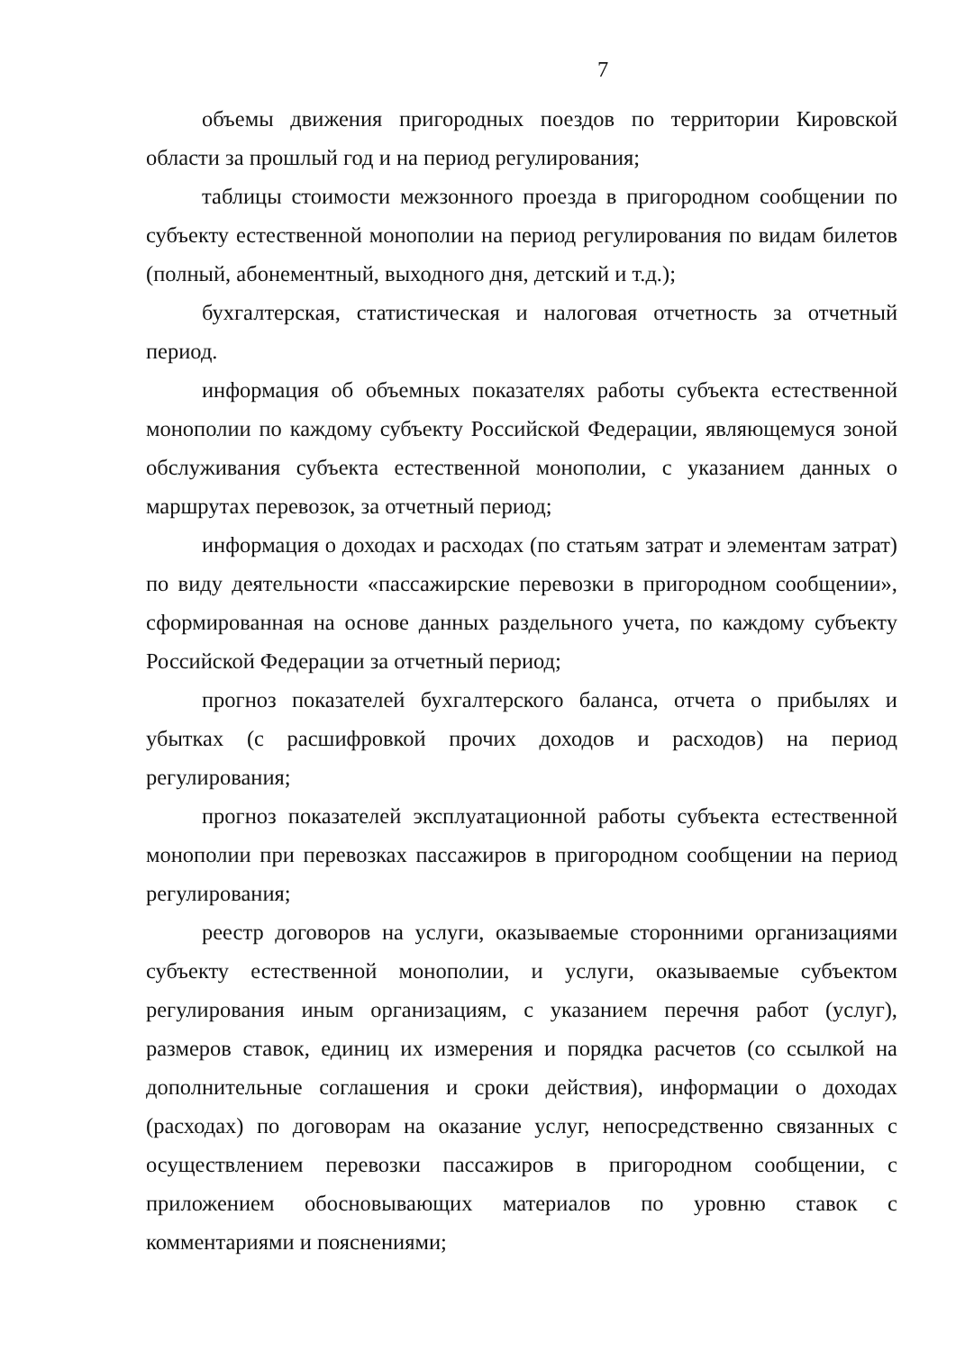7
объемы движения пригородных поездов по территории Кировской области за прошлый год и на период регулирования;
таблицы стоимости межзонного проезда в пригородном сообщении по субъекту естественной монополии на период регулирования по видам билетов (полный, абонементный, выходного дня, детский и т.д.);
бухгалтерская, статистическая и налоговая отчетность за отчетный период.
информация об объемных показателях работы субъекта естественной монополии по каждому субъекту Российской Федерации, являющемуся зоной обслуживания субъекта естественной монополии, с указанием данных о маршрутах перевозок, за отчетный период;
информация о доходах и расходах (по статьям затрат и элементам затрат) по виду деятельности «пассажирские перевозки в пригородном сообщении», сформированная на основе данных раздельного учета, по каждому субъекту Российской Федерации за отчетный период;
прогноз показателей бухгалтерского баланса, отчета о прибылях и убытках (с расшифровкой прочих доходов и расходов) на период регулирования;
прогноз показателей эксплуатационной работы субъекта естественной монополии при перевозках пассажиров в пригородном сообщении на период регулирования;
реестр договоров на услуги, оказываемые сторонними организациями субъекту естественной монополии, и услуги, оказываемые субъектом регулирования иным организациям, с указанием перечня работ (услуг), размеров ставок, единиц их измерения и порядка расчетов (со ссылкой на дополнительные соглашения и сроки действия), информации о доходах (расходах) по договорам на оказание услуг, непосредственно связанных с осуществлением перевозки пассажиров в пригородном сообщении, с приложением обосновывающих материалов по уровню ставок с комментариями и пояснениями;